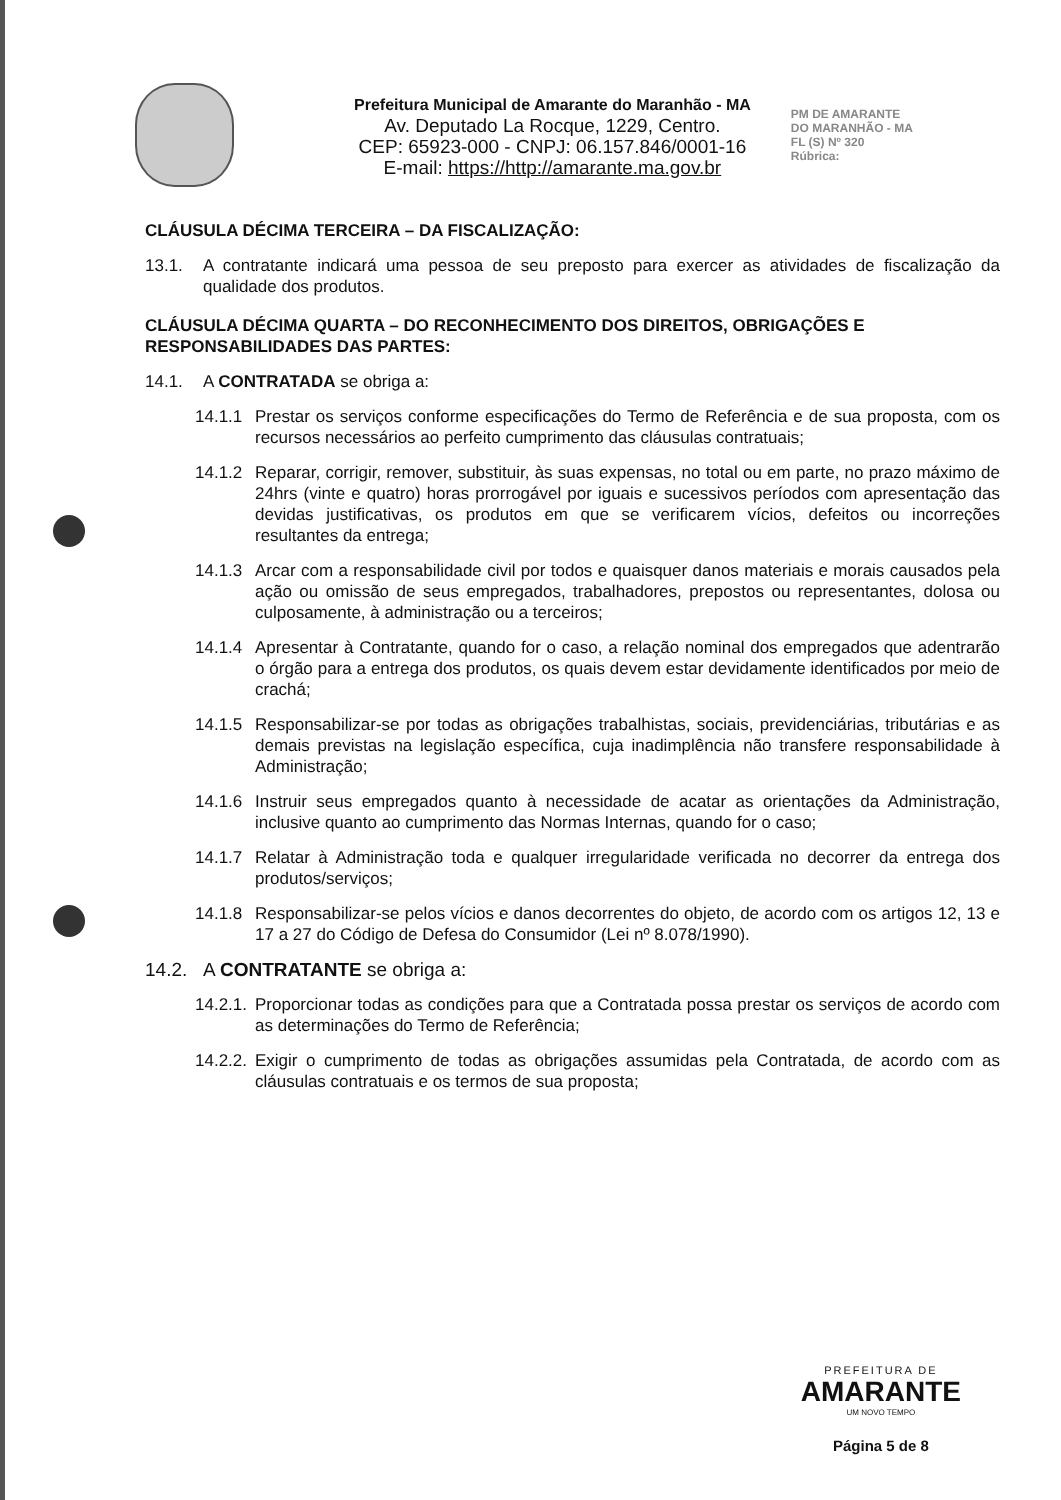Prefeitura Municipal de Amarante do Maranhão - MA
Av. Deputado La Rocque, 1229, Centro.
CEP: 65923-000 - CNPJ: 06.157.846/0001-16
E-mail: https://http://amarante.ma.gov.br
PM DE AMARANTE
DO MARANHÃO - MA
FL (S) Nº 320
Rúbrica:
CLÁUSULA DÉCIMA TERCEIRA – DA FISCALIZAÇÃO:
13.1. A contratante indicará uma pessoa de seu preposto para exercer as atividades de fiscalização da qualidade dos produtos.
CLÁUSULA DÉCIMA QUARTA – DO RECONHECIMENTO DOS DIREITOS, OBRIGAÇÕES E RESPONSABILIDADES DAS PARTES:
14.1. A CONTRATADA se obriga a:
14.1.1 Prestar os serviços conforme especificações do Termo de Referência e de sua proposta, com os recursos necessários ao perfeito cumprimento das cláusulas contratuais;
14.1.2 Reparar, corrigir, remover, substituir, às suas expensas, no total ou em parte, no prazo máximo de 24hrs (vinte e quatro) horas prorrogável por iguais e sucessivos períodos com apresentação das devidas justificativas, os produtos em que se verificarem vícios, defeitos ou incorreções resultantes da entrega;
14.1.3 Arcar com a responsabilidade civil por todos e quaisquer danos materiais e morais causados pela ação ou omissão de seus empregados, trabalhadores, prepostos ou representantes, dolosa ou culposamente, à administração ou a terceiros;
14.1.4 Apresentar à Contratante, quando for o caso, a relação nominal dos empregados que adentrarão o órgão para a entrega dos produtos, os quais devem estar devidamente identificados por meio de crachá;
14.1.5 Responsabilizar-se por todas as obrigações trabalhistas, sociais, previdenciárias, tributárias e as demais previstas na legislação específica, cuja inadimplência não transfere responsabilidade à Administração;
14.1.6 Instruir seus empregados quanto à necessidade de acatar as orientações da Administração, inclusive quanto ao cumprimento das Normas Internas, quando for o caso;
14.1.7 Relatar à Administração toda e qualquer irregularidade verificada no decorrer da entrega dos produtos/serviços;
14.1.8 Responsabilizar-se pelos vícios e danos decorrentes do objeto, de acordo com os artigos 12, 13 e 17 a 27 do Código de Defesa do Consumidor (Lei nº 8.078/1990).
14.2. A CONTRATANTE se obriga a:
14.2.1. Proporcionar todas as condições para que a Contratada possa prestar os serviços de acordo com as determinações do Termo de Referência;
14.2.2. Exigir o cumprimento de todas as obrigações assumidas pela Contratada, de acordo com as cláusulas contratuais e os termos de sua proposta;
PREFEITURA DE
AMARANTE
UM NOVO TEMPO
Página 5 de 8